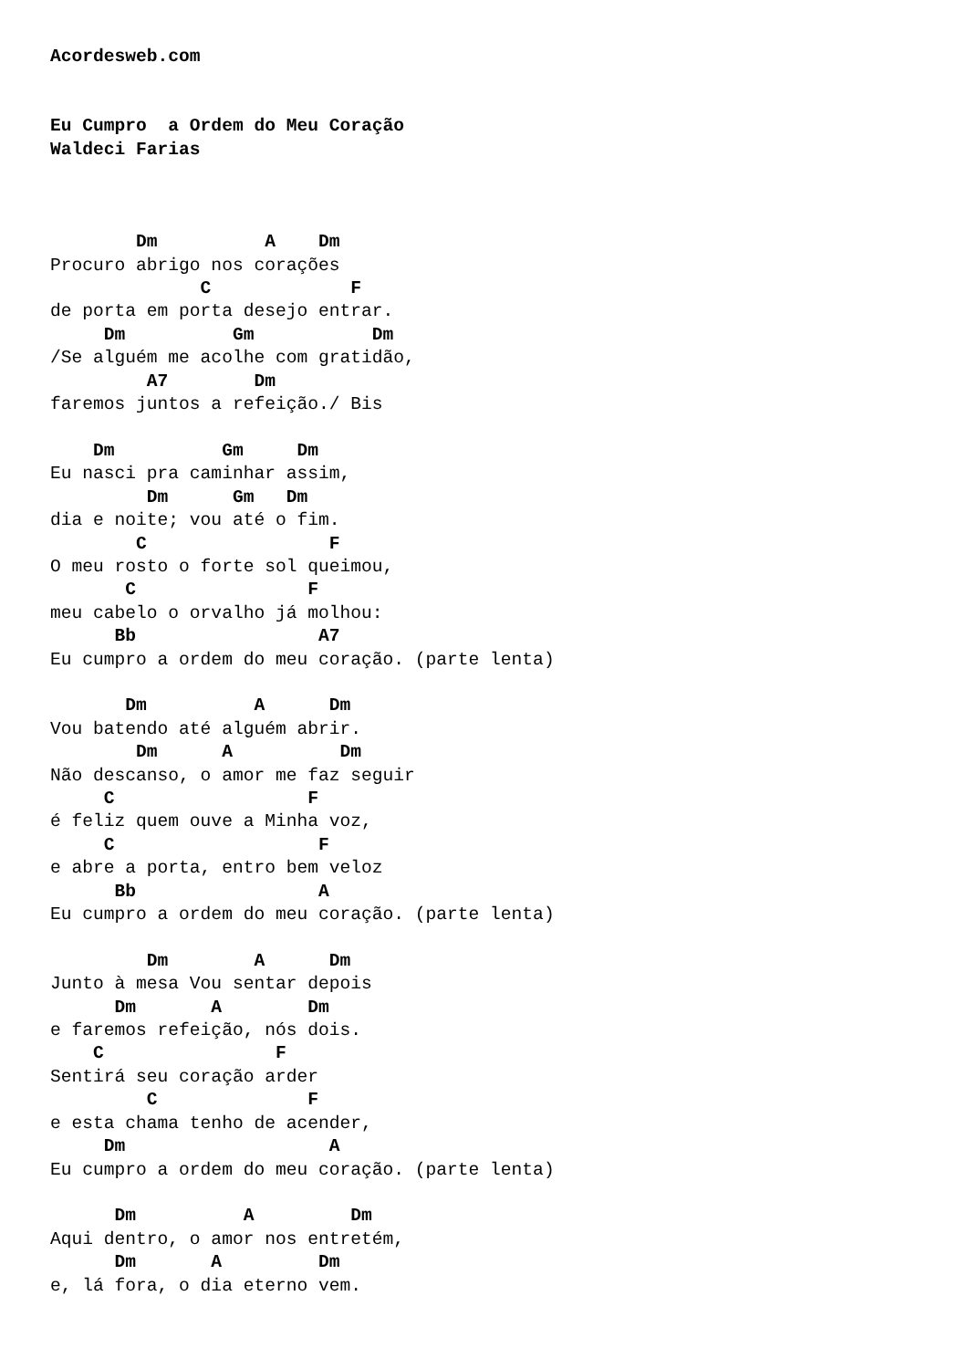Acordesweb.com


Eu Cumpro  a Ordem do Meu Coração
Waldeci Farias



        Dm          A    Dm
Procuro abrigo nos corações
              C             F
de porta em porta desejo entrar.
     Dm          Gm           Dm
/Se alguém me acolhe com gratidão,
         A7        Dm
faremos juntos a refeição./ Bis

    Dm          Gm     Dm
Eu nasci pra caminhar assim,
         Dm      Gm   Dm
dia e noite; vou até o fim.
        C                 F
O meu rosto o forte sol queimou,
       C                F
meu cabelo o orvalho já molhou:
      Bb                 A7
Eu cumpro a ordem do meu coração. (parte lenta)

       Dm          A      Dm
Vou batendo até alguém abrir.
        Dm      A          Dm
Não descanso, o amor me faz seguir
     C                  F
é feliz quem ouve a Minha voz,
     C                   F
e abre a porta, entro bem veloz
      Bb                 A
Eu cumpro a ordem do meu coração. (parte lenta)

         Dm        A      Dm
Junto à mesa Vou sentar depois
      Dm       A        Dm
e faremos refeição, nós dois.
    C                F
Sentirá seu coração arder
         C              F
e esta chama tenho de acender,
     Dm                   A
Eu cumpro a ordem do meu coração. (parte lenta)

      Dm          A         Dm
Aqui dentro, o amor nos entretém,
      Dm       A         Dm
e, lá fora, o dia eterno vem.